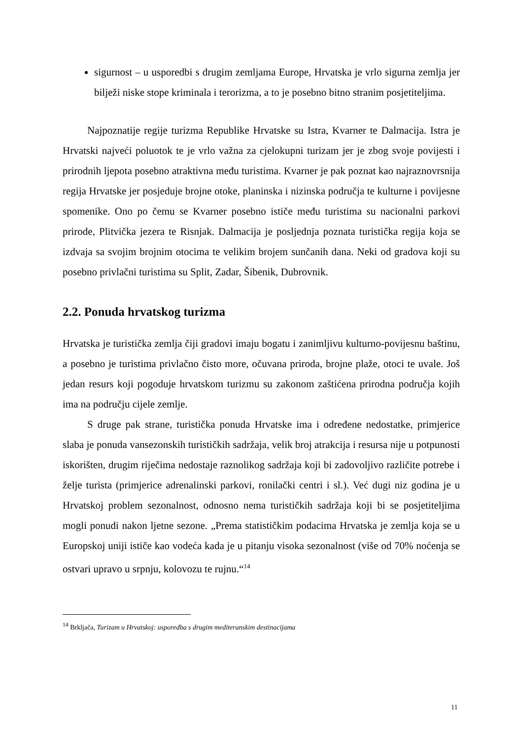sigurnost – u usporedbi s drugim zemljama Europe, Hrvatska je vrlo sigurna zemlja jer bilježi niske stope kriminala i terorizma, a to je posebno bitno stranim posjetiteljima.
Najpoznatije regije turizma Republike Hrvatske su Istra, Kvarner te Dalmacija. Istra je Hrvatski najveći poluotok te je vrlo važna za cjelokupni turizam jer je zbog svoje povijesti i prirodnih ljepota posebno atraktivna među turistima. Kvarner je pak poznat kao najraznovrsnija regija Hrvatske jer posjeduje brojne otoke, planinska i nizinska područja te kulturne i povijesne spomenike. Ono po čemu se Kvarner posebno ističe među turistima su nacionalni parkovi prirode, Plitvička jezera te Risnjak. Dalmacija je posljednja poznata turistička regija koja se izdvaja sa svojim brojnim otocima te velikim brojem sunčanih dana. Neki od gradova koji su posebno privlačni turistima su Split, Zadar, Šibenik, Dubrovnik.
2.2. Ponuda hrvatskog turizma
Hrvatska je turistička zemlja čiji gradovi imaju bogatu i zanimljivu kulturno-povijesnu baštinu, a posebno je turistima privlačno čisto more, očuvana priroda, brojne plaže, otoci te uvale. Još jedan resurs koji pogoduje hrvatskom turizmu su zakonom zaštićena prirodna područja kojih ima na području cijele zemlje.
S druge pak strane, turistička ponuda Hrvatske ima i određene nedostatke, primjerice slaba je ponuda vansezonskih turističkih sadržaja, velik broj atrakcija i resursa nije u potpunosti iskorišten, drugim riječima nedostaje raznolikog sadržaja koji bi zadovoljivo različite potrebe i želje turista (primjerice adrenalinski parkovi, ronilački centri i sl.). Već dugi niz godina je u Hrvatskoj problem sezonalnost, odnosno nema turističkih sadržaja koji bi se posjetiteljima mogli ponudi nakon ljetne sezone. „Prema statističkim podacima Hrvatska je zemlja koja se u Europskoj uniji ističe kao vodeća kada je u pitanju visoka sezonalnost (više od 70% noćenja se ostvari upravo u srpnju, kolovozu te rujnu.“<sup>14</sup>
<sup>14</sup> Brkljača, Turizam u Hrvatskoj: usporedba s drugim mediteranskim destinacijama
11